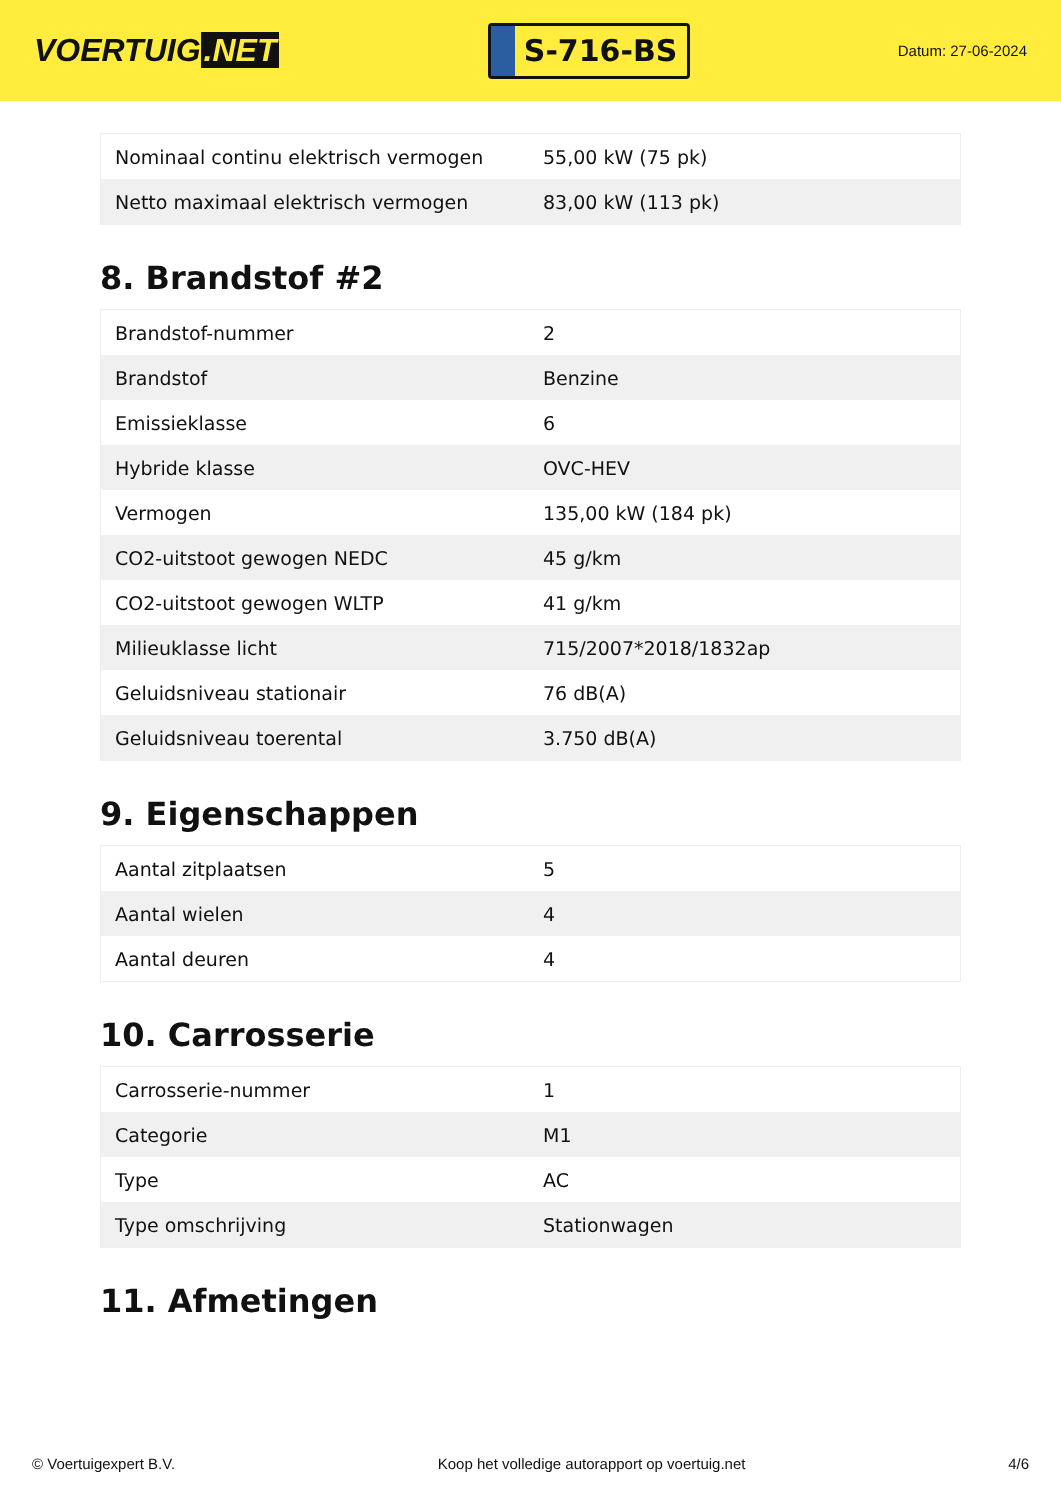VOERTUIG.NET
S-716-BS
Datum: 27-06-2024
| Nominaal continu elektrisch vermogen | 55,00 kW (75 pk) |
| Netto maximaal elektrisch vermogen | 83,00 kW (113 pk) |
8. Brandstof #2
| Brandstof-nummer | 2 |
| Brandstof | Benzine |
| Emissieklasse | 6 |
| Hybride klasse | OVC-HEV |
| Vermogen | 135,00 kW (184 pk) |
| CO2-uitstoot gewogen NEDC | 45 g/km |
| CO2-uitstoot gewogen WLTP | 41 g/km |
| Milieuklasse licht | 715/2007*2018/1832ap |
| Geluidsniveau stationair | 76 dB(A) |
| Geluidsniveau toerental | 3.750 dB(A) |
9. Eigenschappen
| Aantal zitplaatsen | 5 |
| Aantal wielen | 4 |
| Aantal deuren | 4 |
10. Carrosserie
| Carrosserie-nummer | 1 |
| Categorie | M1 |
| Type | AC |
| Type omschrijving | Stationwagen |
11. Afmetingen
© Voertuigexpert B.V. Koop het volledige autorapport op voertuig.net 4/6